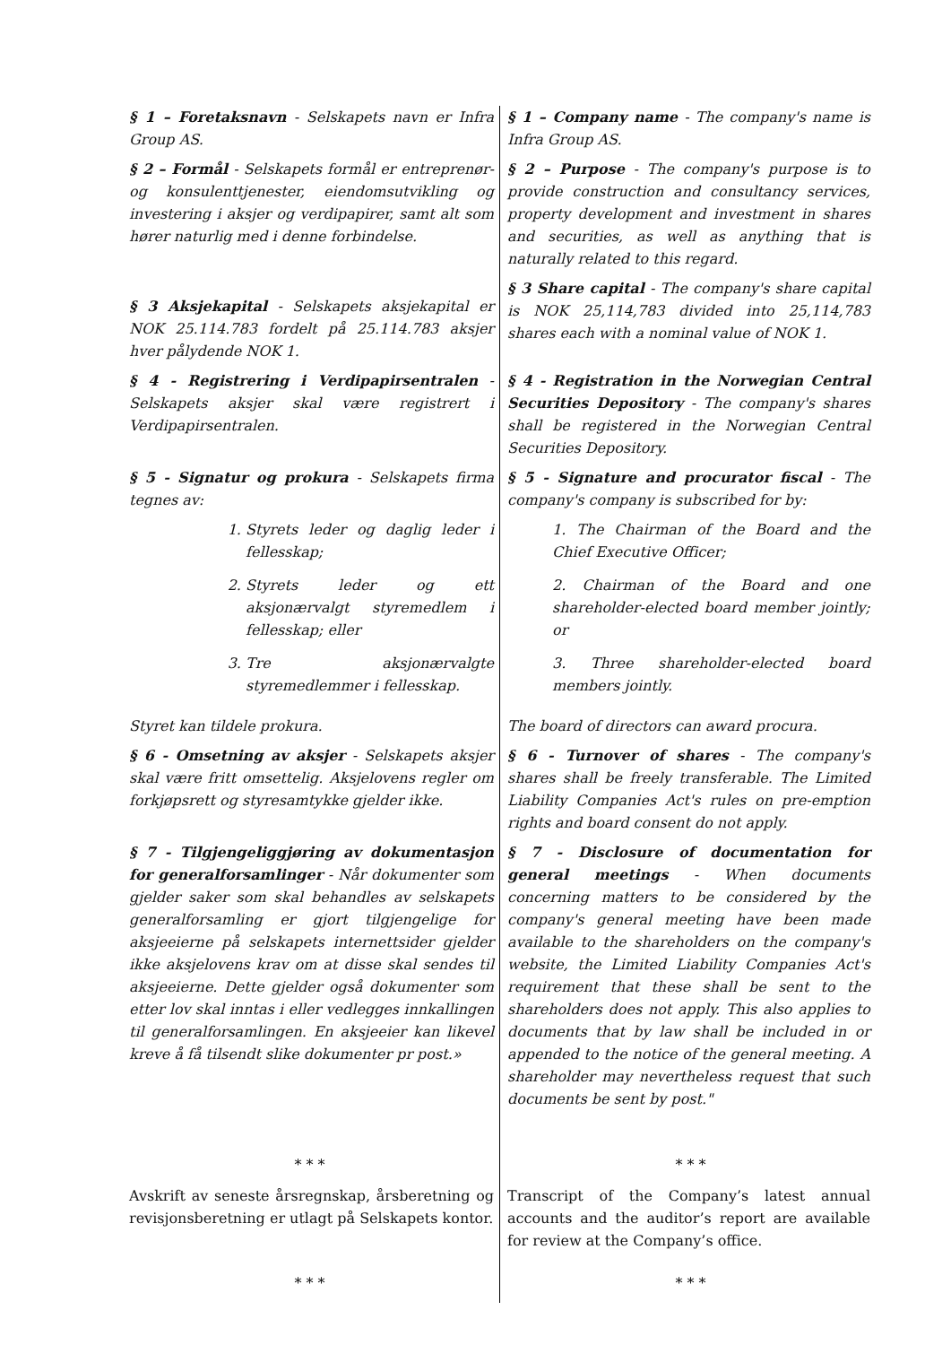| § 1 – Foretaksnavn - Selskapets navn er Infra Group AS. | § 1 – Company name - The company's name is Infra Group AS. |
| § 2 – Formål - Selskapets formål er entreprenør- og konsulenttjenester, eiendomsutvikling og investering i aksjer og verdipapirer, samt alt som hører naturlig med i denne forbindelse. | § 2 – Purpose - The company's purpose is to provide construction and consultancy services, property development and investment in shares and securities, as well as anything that is naturally related to this regard. |
| § 3 Aksjekapital - Selskapets aksjekapital er NOK 25.114.783 fordelt på 25.114.783 aksjer hver pålydende NOK 1. | § 3 Share capital - The company's share capital is NOK 25,114,783 divided into 25,114,783 shares each with a nominal value of NOK 1. |
| § 4 - Registrering i Verdipapirsentralen - Selskapets aksjer skal være registrert i Verdipapirsentralen. | § 4 - Registration in the Norwegian Central Securities Depository - The company's shares shall be registered in the Norwegian Central Securities Depository. |
| § 5 - Signatur og prokura - Selskapets firma tegnes av: | § 5 - Signature and procurator fiscal - The company's company is subscribed for by: |
| 1. Styrets leder og daglig leder i fellesskap; 2. Styrets leder og ett aksjonærvalgt styremedlem i fellesskap; eller 3. Tre aksjonærvalgte styremedlemmer i fellesskap. | 1. The Chairman of the Board and the Chief Executive Officer; 2. Chairman of the Board and one shareholder-elected board member jointly; or 3. Three shareholder-elected board members jointly. |
| Styret kan tildele prokura. | The board of directors can award procura. |
| § 6 - Omsetning av aksjer - Selskapets aksjer skal være fritt omsettelig. Aksjelovens regler om forkjøpsrett og styresamtykke gjelder ikke. | § 6 - Turnover of shares - The company's shares shall be freely transferable. The Limited Liability Companies Act's rules on pre-emption rights and board consent do not apply. |
| § 7 - Tilgjengeliggjøring av dokumentasjon for generalforsamlinger - Når dokumenter som gjelder saker som skal behandles av selskapets generalforsamling er gjort tilgjengelige for aksjeeierne på selskapets internettsider gjelder ikke aksjelovens krav om at disse skal sendes til aksjeeierne. Dette gjelder også dokumenter som etter lov skal inntas i eller vedlegges innkallingen til generalforsamlingen. En aksjeeier kan likevel kreve å få tilsendt slike dokumenter pr post.» | § 7 - Disclosure of documentation for general meetings - When documents concerning matters to be considered by the company's general meeting have been made available to the shareholders on the company's website, the Limited Liability Companies Act's requirement that these shall be sent to the shareholders does not apply. This also applies to documents that by law shall be included in or appended to the notice of the general meeting. A shareholder may nevertheless request that such documents be sent by post." |
| * * * | * * * |
| Avskrift av seneste årsregnskap, årsberetning og revisjonsberetning er utlagt på Selskapets kontor. | Transcript of the Company’s latest annual accounts and the auditor’s report are available for review at the Company’s office. |
| * * * | * * * |